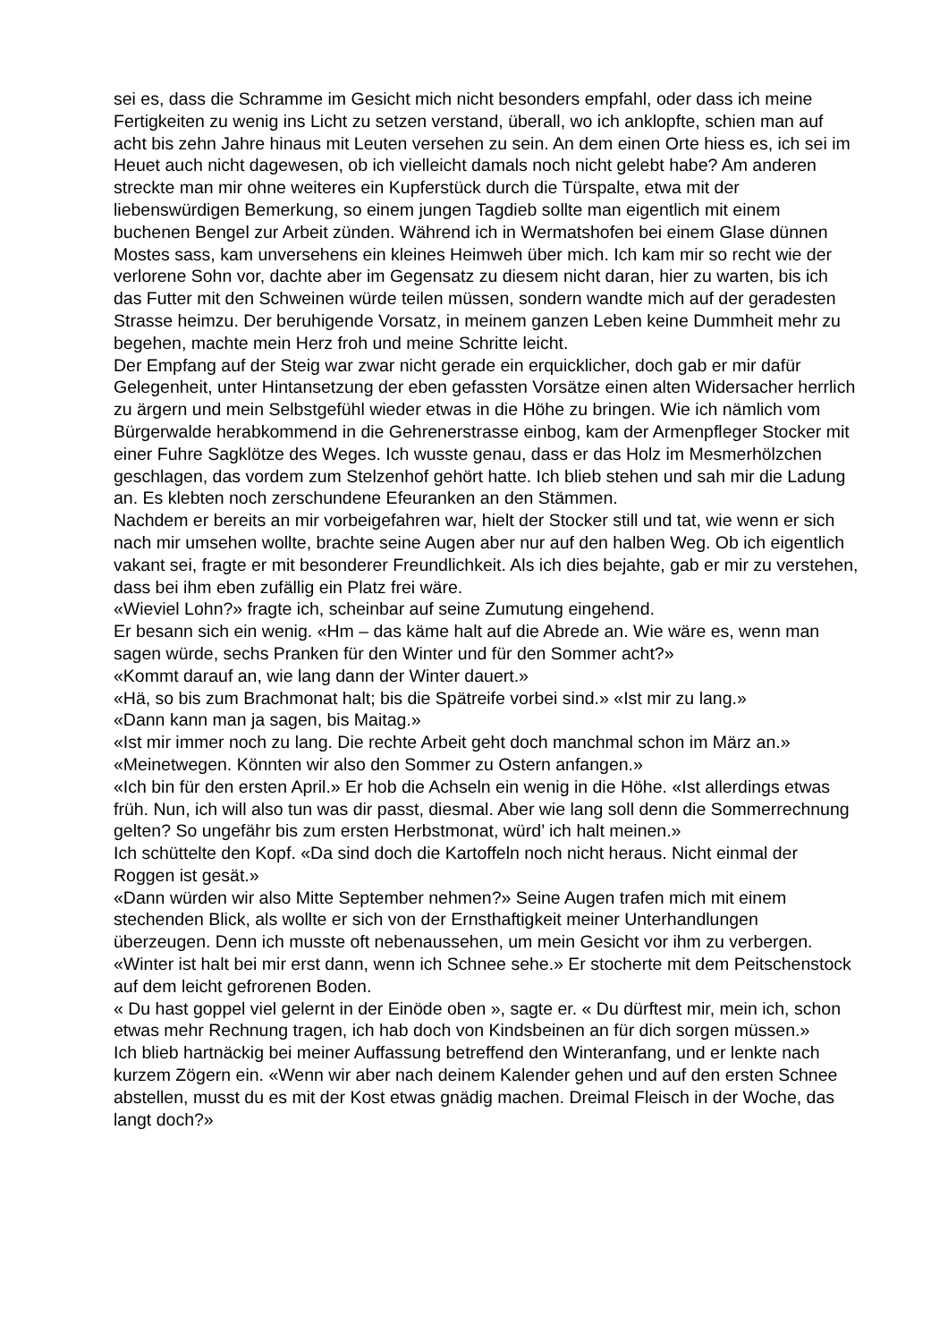sei es, dass die Schramme im Gesicht mich nicht besonders empfahl, oder dass ich meine Fertigkeiten zu wenig ins Licht zu setzen verstand, überall, wo ich anklopfte, schien man auf acht bis zehn Jahre hinaus mit Leuten versehen zu sein. An dem einen Orte hiess es, ich sei im Heuet auch nicht dagewesen, ob ich vielleicht damals noch nicht gelebt habe? Am anderen streckte man mir ohne weiteres ein Kupferstück durch die Türspalte, etwa mit der liebenswürdigen Bemerkung, so einem jungen Tagdieb sollte man eigentlich mit einem buchenen Bengel zur Arbeit zünden. Während ich in Wermatshofen bei einem Glase dünnen Mostes sass, kam unversehens ein kleines Heimweh über mich. Ich kam mir so recht wie der verlorene Sohn vor, dachte aber im Gegensatz zu diesem nicht daran, hier zu warten, bis ich das Futter mit den Schweinen würde teilen müssen, sondern wandte mich auf der geradesten Strasse heimzu. Der beruhigende Vorsatz, in meinem ganzen Leben keine Dummheit mehr zu begehen, machte mein Herz froh und meine Schritte leicht.
Der Empfang auf der Steig war zwar nicht gerade ein erquicklicher, doch gab er mir dafür Gelegenheit, unter Hintansetzung der eben gefassten Vorsätze einen alten Widersacher herrlich zu ärgern und mein Selbstgefühl wieder etwas in die Höhe zu bringen. Wie ich nämlich vom Bürgerwalde herabkommend in die Gehrenerstrasse einbog, kam der Armenpfleger Stocker mit einer Fuhre Sagklötze des Weges. Ich wusste genau, dass er das Holz im Mesmerhölzchen geschlagen, das vordem zum Stelzenhof gehört hatte. Ich blieb stehen und sah mir die Ladung an. Es klebten noch zerschundene Efeuranken an den Stämmen.
Nachdem er bereits an mir vorbeigefahren war, hielt der Stocker still und tat, wie wenn er sich nach mir umsehen wollte, brachte seine Augen aber nur auf den halben Weg. Ob ich eigentlich vakant sei, fragte er mit besonderer Freundlichkeit. Als ich dies bejahte, gab er mir zu verstehen, dass bei ihm eben zufällig ein Platz frei wäre.
«Wieviel Lohn?» fragte ich, scheinbar auf seine Zumutung eingehend.
Er besann sich ein wenig. «Hm – das käme halt auf die Abrede an. Wie wäre es, wenn man sagen würde, sechs Pranken für den Winter und für den Sommer acht?»
«Kommt darauf an, wie lang dann der Winter dauert.»
«Hä, so bis zum Brachmonat halt; bis die Spätreife vorbei sind.» «Ist mir zu lang.»
«Dann kann man ja sagen, bis Maitag.»
«Ist mir immer noch zu lang. Die rechte Arbeit geht doch manchmal schon im März an.»
«Meinetwegen. Könnten wir also den Sommer zu Ostern anfangen.»
«Ich bin für den ersten April.» Er hob die Achseln ein wenig in die Höhe. «Ist allerdings etwas früh. Nun, ich will also tun was dir passt, diesmal. Aber wie lang soll denn die Sommerrechnung gelten? So ungefähr bis zum ersten Herbstmonat, würd’ ich halt meinen.»
Ich schüttelte den Kopf. «Da sind doch die Kartoffeln noch nicht heraus. Nicht einmal der Roggen ist gesät.»
«Dann würden wir also Mitte September nehmen?» Seine Augen trafen mich mit einem stechenden Blick, als wollte er sich von der Ernsthaftigkeit meiner Unterhandlungen überzeugen. Denn ich musste oft nebenaussehen, um mein Gesicht vor ihm zu verbergen.
«Winter ist halt bei mir erst dann, wenn ich Schnee sehe.» Er stocherte mit dem Peitschenstock auf dem leicht gefrorenen Boden.
« Du hast goppel viel gelernt in der Einöde oben », sagte er. « Du dürftest mir, mein ich, schon etwas mehr Rechnung tragen, ich hab doch von Kindsbeinen an für dich sorgen müssen.»
Ich blieb hartnäckig bei meiner Auffassung betreffend den Winteranfang, und er lenkte nach kurzem Zögern ein. «Wenn wir aber nach deinem Kalender gehen und auf den ersten Schnee abstellen, musst du es mit der Kost etwas gnädig machen. Dreimal Fleisch in der Woche, das langt doch?»